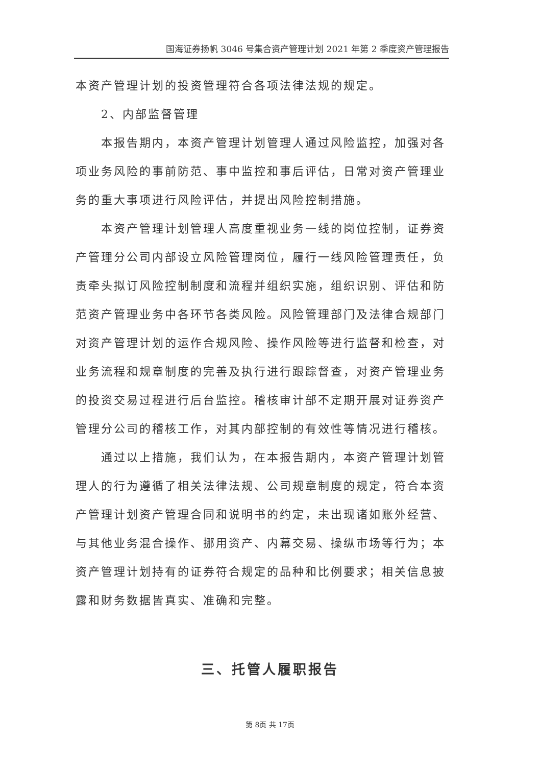国海证券扬帆 3046 号集合资产管理计划 2021 年第 2 季度资产管理报告
本资产管理计划的投资管理符合各项法律法规的规定。
2、内部监督管理
本报告期内，本资产管理计划管理人通过风险监控，加强对各项业务风险的事前防范、事中监控和事后评估，日常对资产管理业务的重大事项进行风险评估，并提出风险控制措施。
本资产管理计划管理人高度重视业务一线的岗位控制，证券资产管理分公司内部设立风险管理岗位，履行一线风险管理责任，负责牵头拟订风险控制制度和流程并组织实施，组织识别、评估和防范资产管理业务中各环节各类风险。风险管理部门及法律合规部门对资产管理计划的运作合规风险、操作风险等进行监督和检查，对业务流程和规章制度的完善及执行进行跟踪督查，对资产管理业务的投资交易过程进行后台监控。稽核审计部不定期开展对证券资产管理分公司的稽核工作，对其内部控制的有效性等情况进行稽核。
通过以上措施，我们认为，在本报告期内，本资产管理计划管理人的行为遵循了相关法律法规、公司规章制度的规定，符合本资产管理计划资产管理合同和说明书的约定，未出现诸如账外经营、与其他业务混合操作、挪用资产、内幕交易、操纵市场等行为；本资产管理计划持有的证券符合规定的品种和比例要求；相关信息披露和财务数据皆真实、准确和完整。
三、托管人履职报告
第 8页 共 17页